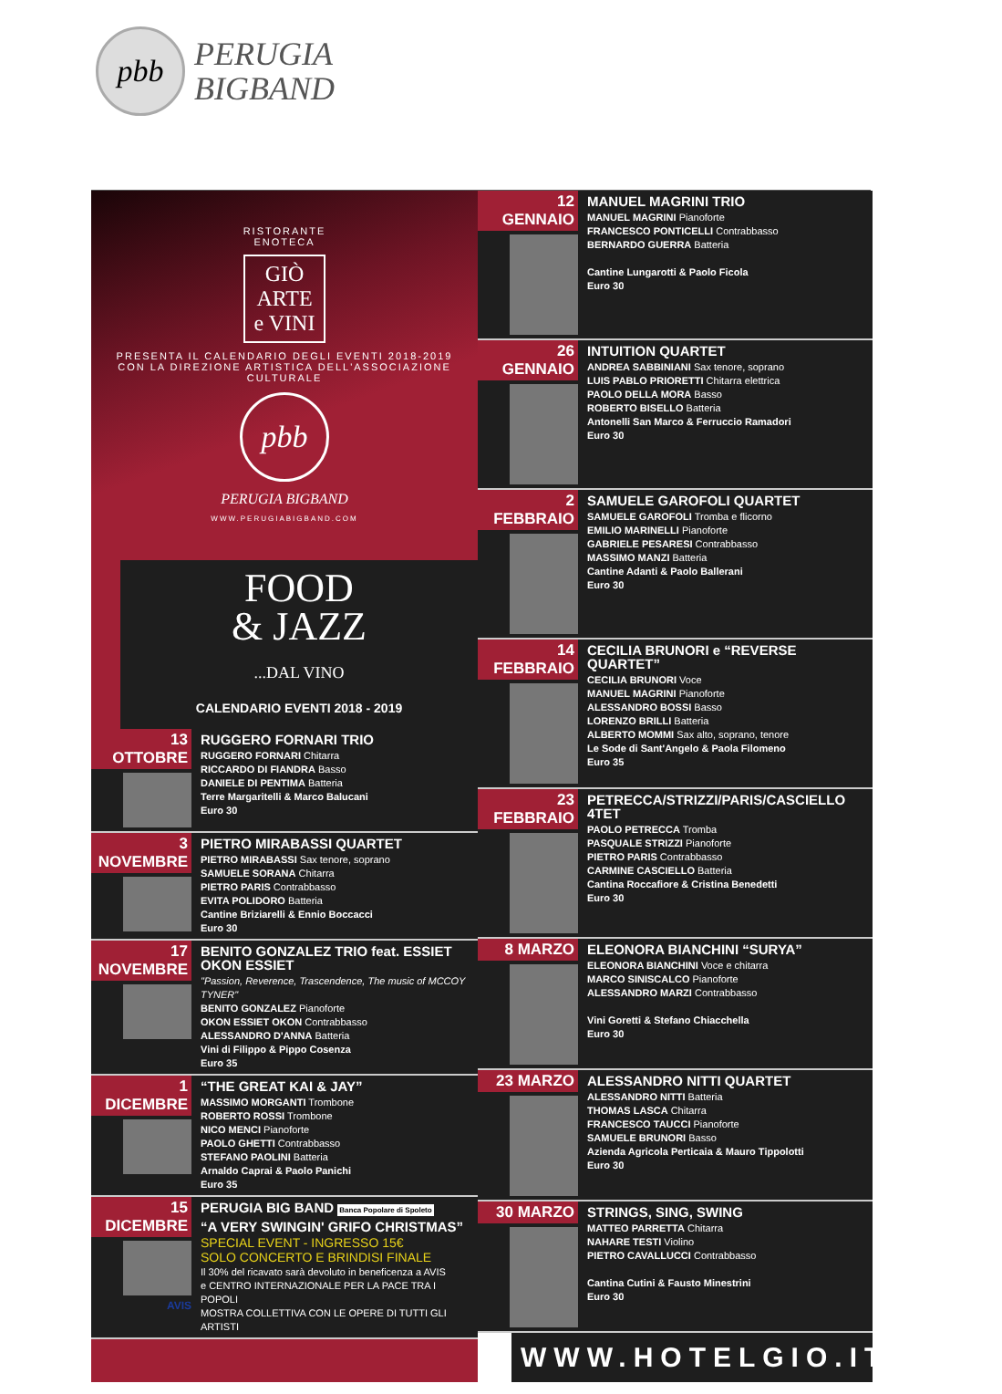pbb
PERUGIA
BIGBAND
RISTORANTE
ENOTECA
GIÒ
ARTE
e VINI
PRESENTA IL CALENDARIO DEGLI EVENTI 2018-2019
CON LA DIREZIONE ARTISTICA DELL'ASSOCIAZIONE CULTURALE
pbb
PERUGIA BIGBAND
WWW.PERUGIABIGBAND.COM
FOOD
& JAZZ
...DAL VINO
CALENDARIO EVENTI 2018 - 2019
13 OTTOBRE
RUGGERO FORNARI TRIO
RUGGERO FORNARI Chitarra
RICCARDO DI FIANDRA Basso
DANIELE DI PENTIMA Batteria
Terre Margaritelli & Marco Balucani
Euro 30
3 NOVEMBRE
PIETRO MIRABASSI QUARTET
PIETRO MIRABASSI Sax tenore, soprano
SAMUELE SORANA Chitarra
PIETRO PARIS Contrabbasso
EVITA POLIDORO Batteria
Cantine Briziarelli & Ennio Boccacci
Euro 30
17 NOVEMBRE
BENITO GONZALEZ TRIO feat. ESSIET OKON ESSIET
"Passion, Reverence, Trascendence, The music of MCCOY TYNER"
BENITO GONZALEZ Pianoforte
OKON ESSIET OKON Contrabbasso
ALESSANDRO D'ANNA Batteria
Vini di Filippo & Pippo Cosenza
Euro 35
1 DICEMBRE
“THE GREAT KAI & JAY”
MASSIMO MORGANTI Trombone
ROBERTO ROSSI Trombone
NICO MENCI Pianoforte
PAOLO GHETTI Contrabbasso
STEFANO PAOLINI Batteria
Arnaldo Caprai & Paolo Panichi
Euro 35
15 DICEMBRE
AVIS
PERUGIA BIG BAND Banca Popolare di Spoleto
“A VERY SWINGIN' GRIFO CHRISTMAS”
SPECIAL EVENT - INGRESSO 15€
SOLO CONCERTO E BRINDISI FINALE
Il 30% del ricavato sarà devoluto in beneficenza a AVIS
e CENTRO INTERNAZIONALE PER LA PACE TRA I POPOLI
MOSTRA COLLETTIVA CON LE OPERE DI TUTTI GLI ARTISTI
12 GENNAIO
MANUEL MAGRINI TRIO
MANUEL MAGRINI Pianoforte
FRANCESCO PONTICELLI Contrabbasso
BERNARDO GUERRA Batteria
Cantine Lungarotti & Paolo Ficola
Euro 30
26 GENNAIO
INTUITION QUARTET
ANDREA SABBINIANI Sax tenore, soprano
LUIS PABLO PRIORETTI Chitarra elettrica
PAOLO DELLA MORA Basso
ROBERTO BISELLO Batteria
Antonelli San Marco & Ferruccio Ramadori
Euro 30
2 FEBBRAIO
SAMUELE GAROFOLI QUARTET
SAMUELE GAROFOLI Tromba e flicorno
EMILIO MARINELLI Pianoforte
GABRIELE PESARESI Contrabbasso
MASSIMO MANZI Batteria
Cantine Adanti & Paolo Ballerani
Euro 30
14 FEBBRAIO
CECILIA BRUNORI e “REVERSE QUARTET”
CECILIA BRUNORI Voce
MANUEL MAGRINI Pianoforte
ALESSANDRO BOSSI Basso
LORENZO BRILLI Batteria
ALBERTO MOMMI Sax alto, soprano, tenore
Le Sode di Sant'Angelo & Paola Filomeno
Euro 35
23 FEBBRAIO
PETRECCA/STRIZZI/PARIS/CASCIELLO 4TET
PAOLO PETRECCA Tromba
PASQUALE STRIZZI Pianoforte
PIETRO PARIS Contrabbasso
CARMINE CASCIELLO Batteria
Cantina Roccafiore & Cristina Benedetti
Euro 30
8 MARZO
ELEONORA BIANCHINI “SURYA”
ELEONORA BIANCHINI Voce e chitarra
MARCO SINISCALCO Pianoforte
ALESSANDRO MARZI Contrabbasso
Vini Goretti & Stefano Chiacchella
Euro 30
23 MARZO
ALESSANDRO NITTI QUARTET
ALESSANDRO NITTI Batteria
THOMAS LASCA Chitarra
FRANCESCO TAUCCI Pianoforte
SAMUELE BRUNORI Basso
Azienda Agricola Perticaia & Mauro Tippolotti
Euro 30
30 MARZO
STRINGS, SING, SWING
MATTEO PARRETTA Chitarra
NAHARE TESTI Violino
PIETRO CAVALLUCCI Contrabbasso
Cantina Cutini & Fausto Minestrini
Euro 30
WWW.HOTELGIO.IT/FJDV